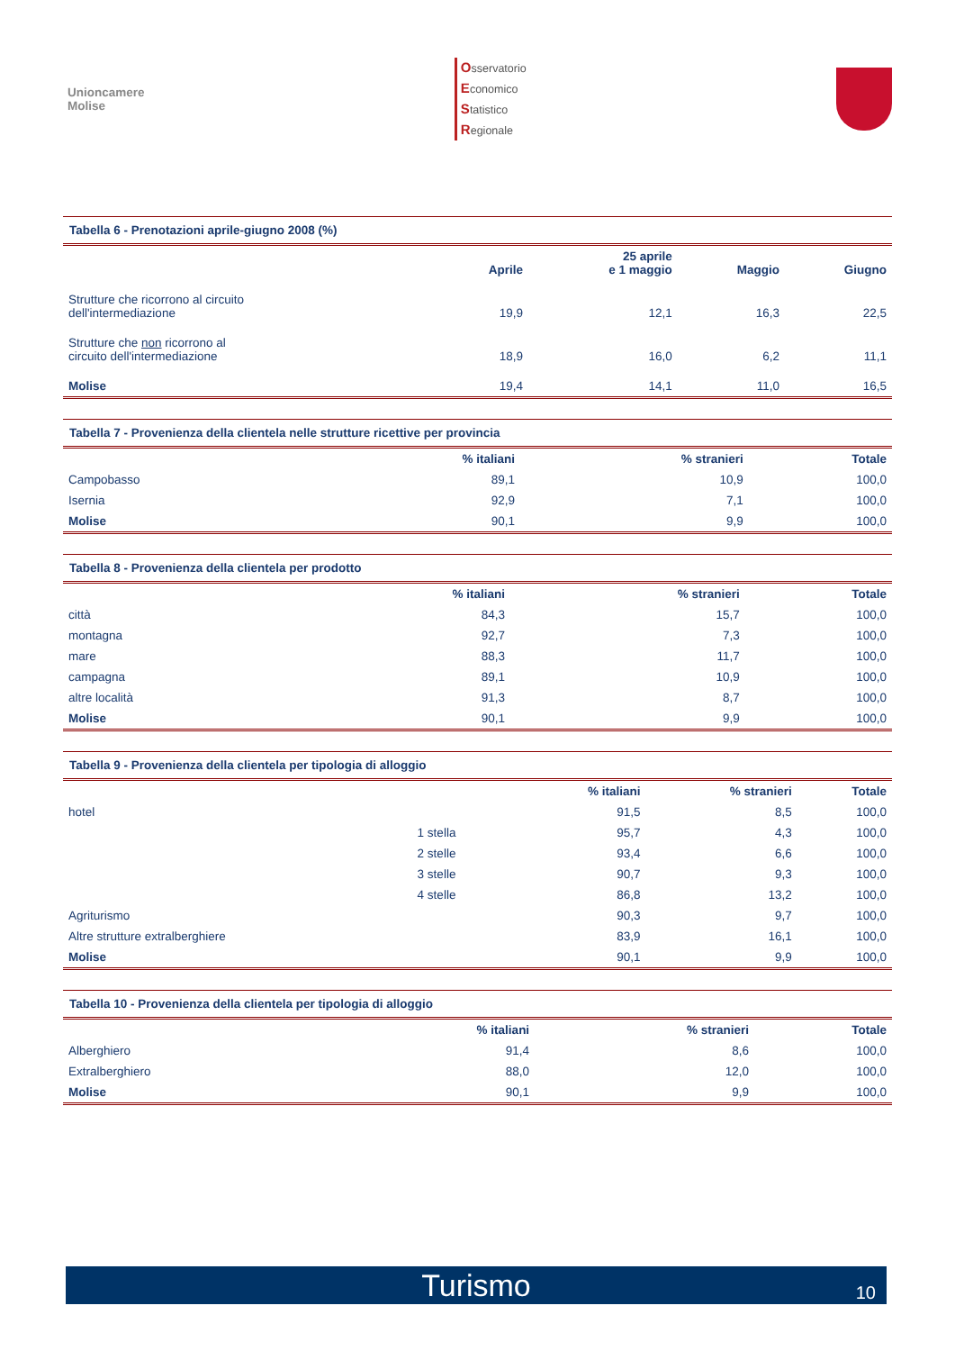Unioncamere
Molise
Osservatorio
Economico
Statistico
Regionale
Tabella 6 - Prenotazioni aprile-giugno 2008 (%)
| | Aprile | 25 aprile e 1 maggio | Maggio | Giugno |
| --- | --- | --- | --- | --- |
| Strutture che ricorrono al circuito dell'intermediazione | 19,9 | 12,1 | 16,3 | 22,5 |
| Strutture che non ricorrono al circuito dell'intermediazione | 18,9 | 16,0 | 6,2 | 11,1 |
| Molise | 19,4 | 14,1 | 11,0 | 16,5 |
Tabella 7 - Provenienza della clientela nelle strutture ricettive per provincia
| | % italiani | % stranieri | Totale |
| --- | --- | --- | --- |
| Campobasso | 89,1 | 10,9 | 100,0 |
| Isernia | 92,9 | 7,1 | 100,0 |
| Molise | 90,1 | 9,9 | 100,0 |
Tabella 8 - Provenienza della clientela per prodotto
| | % italiani | % stranieri | Totale |
| --- | --- | --- | --- |
| città | 84,3 | 15,7 | 100,0 |
| montagna | 92,7 | 7,3 | 100,0 |
| mare | 88,3 | 11,7 | 100,0 |
| campagna | 89,1 | 10,9 | 100,0 |
| altre località | 91,3 | 8,7 | 100,0 |
| Molise | 90,1 | 9,9 | 100,0 |
Tabella 9 - Provenienza della clientela per tipologia di alloggio
| | | % italiani | % stranieri | Totale |
| --- | --- | --- | --- | --- |
| hotel | | 91,5 | 8,5 | 100,0 |
| | 1 stella | 95,7 | 4,3 | 100,0 |
| | 2 stelle | 93,4 | 6,6 | 100,0 |
| | 3 stelle | 90,7 | 9,3 | 100,0 |
| | 4 stelle | 86,8 | 13,2 | 100,0 |
| Agriturismo | | 90,3 | 9,7 | 100,0 |
| Altre strutture extralberghiere | | 83,9 | 16,1 | 100,0 |
| Molise | | 90,1 | 9,9 | 100,0 |
Tabella 10 - Provenienza della clientela per tipologia di alloggio
| | % italiani | % stranieri | Totale |
| --- | --- | --- | --- |
| Alberghiero | 91,4 | 8,6 | 100,0 |
| Extralberghiero | 88,0 | 12,0 | 100,0 |
| Molise | 90,1 | 9,9 | 100,0 |
Turismo 10